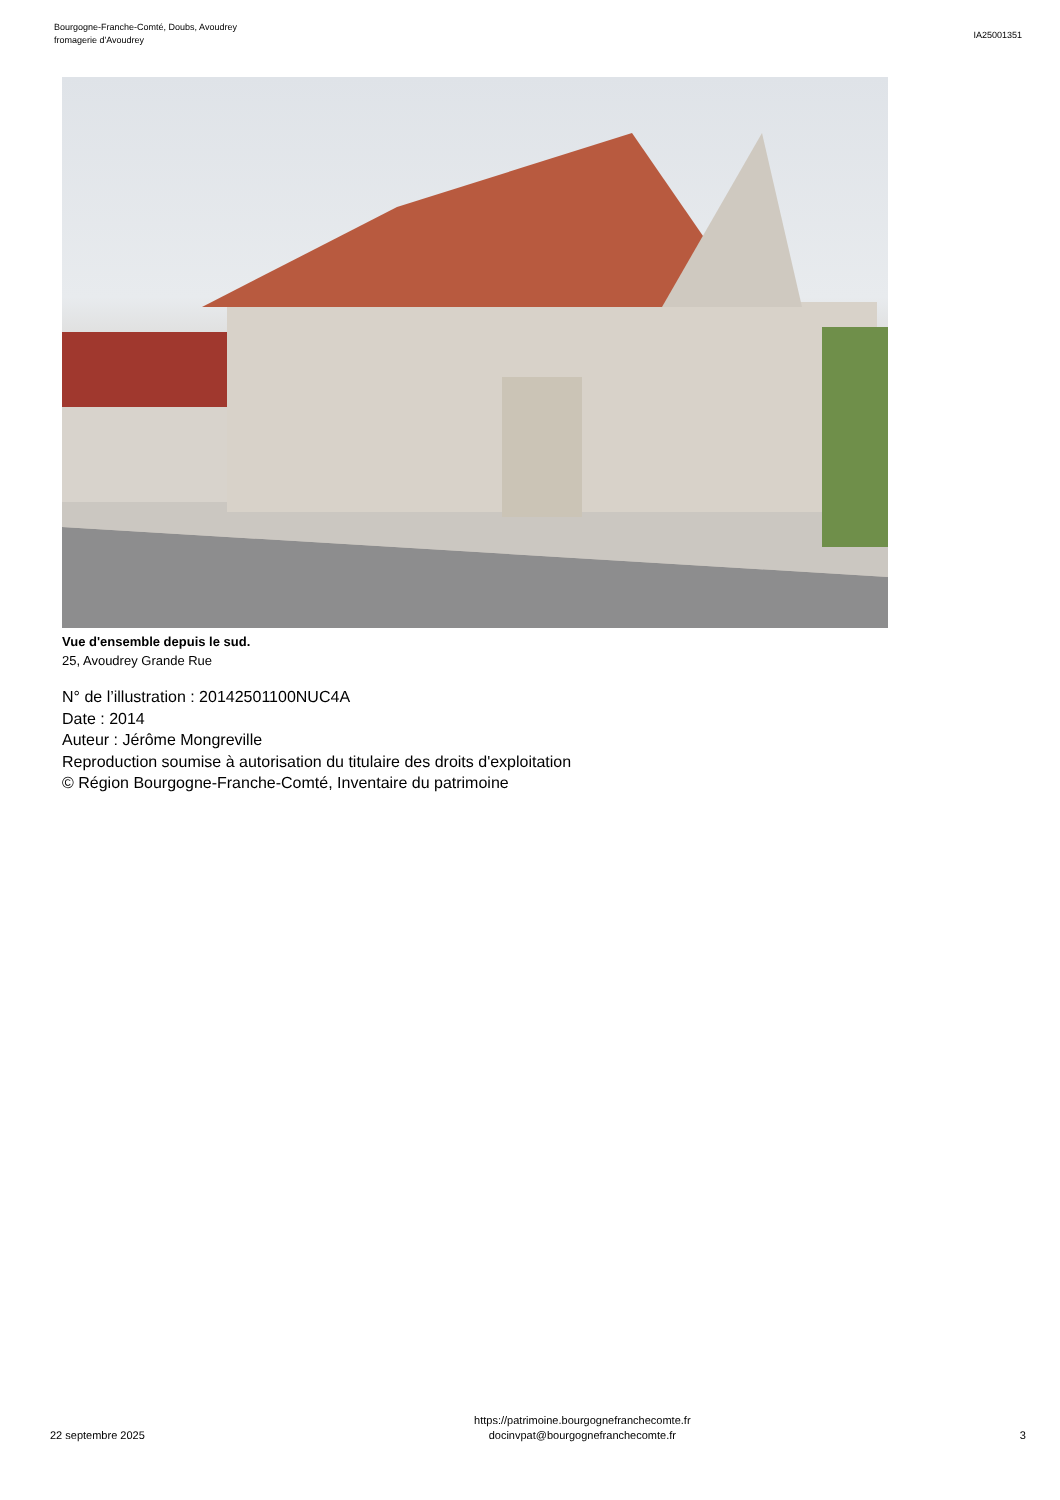Bourgogne-Franche-Comté, Doubs, Avoudrey
fromagerie d'Avoudrey
IA25001351
Vue d'ensemble depuis le sud.
25, Avoudrey Grande Rue
N° de l’illustration : 20142501100NUC4A
Date : 2014
Auteur : Jérôme Mongreville
Reproduction soumise à autorisation du titulaire des droits d'exploitation
© Région Bourgogne-Franche-Comté, Inventaire du patrimoine
22 septembre 2025
https://patrimoine.bourgognefranchecomte.fr
docinvpat@bourgognefranchecomte.fr
3